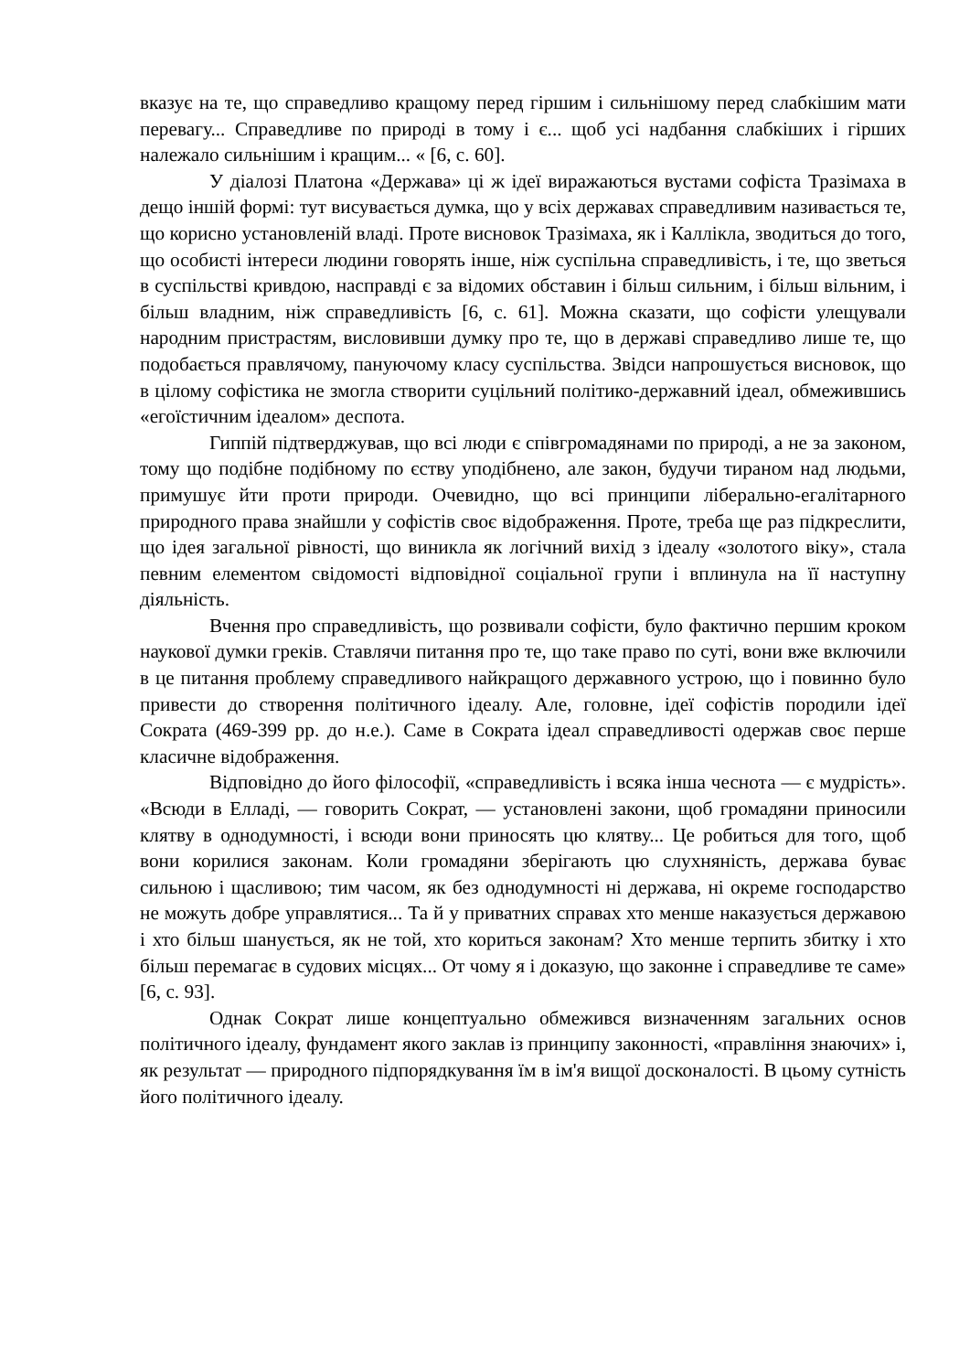вказує на те, що справедливо кращому перед гіршим і сильнішому перед слабкішим мати перевагу... Справедливе по природі в тому і є... щоб усі надбання слабкіших і гірших належало сильнішим і кращим... « [6, с. 60].
У діалозі Платона «Держава» ці ж ідеї виражаються вустами софіста Тразімаха в дещо іншій формі: тут висувається думка, що у всіх державах справедливим називається те, що корисно установленій владі. Проте висновок Тразімаха, як і Каллікла, зводиться до того, що особисті інтереси людини говорять інше, ніж суспільна справедливість, і те, що зветься в суспільстві кривдою, насправді є за відомих обставин і більш сильним, і більш вільним, і більш владним, ніж справедливість [6, с. 61]. Можна сказати, що софісти улещували народним пристрастям, висловивши думку про те, що в державі справедливо лише те, що подобається правлячому, пануючому класу суспільства. Звідси напрошується висновок, що в цілому софістика не змогла створити суцільний політико-державний ідеал, обмежившись «егоїстичним ідеалом» деспота.
Гиппій підтверджував, що всі люди є співгромадянами по природі, а не за законом, тому що подібне подібному по єству уподібнено, але закон, будучи тираном над людьми, примушує йти проти природи. Очевидно, що всі принципи ліберально-егалітарного природного права знайшли у софістів своє відображення. Проте, треба ще раз підкреслити, що ідея загальної рівності, що виникла як логічний вихід з ідеалу «золотого віку», стала певним елементом свідомості відповідної соціальної групи і вплинула на її наступну діяльність.
Вчення про справедливість, що розвивали софісти, було фактично першим кроком наукової думки греків. Ставлячи питання про те, що таке право по суті, вони вже включили в це питання проблему справедливого найкращого державного устрою, що і повинно було привести до створення політичного ідеалу. Але, головне, ідеї софістів породили ідеї Сократа (469-399 рр. до н.е.). Саме в Сократа ідеал справедливості одержав своє перше класичне відображення.
Відповідно до його філософії, «справедливість і всяка інша чеснота — є мудрість». «Всюди в Елладі, — говорить Сократ, — установлені закони, щоб громадяни приносили клятву в однодумності, і всюди вони приносять цю клятву... Це робиться для того, щоб вони корилися законам. Коли громадяни зберігають цю слухняність, держава буває сильною і щасливою; тим часом, як без однодумності ні держава, ні окреме господарство не можуть добре управлятися... Та й у приватних справах хто менше наказується державою і хто більш шанується, як не той, хто кориться законам? Хто менше терпить збитку і хто більш перемагає в судових місцях... От чому я і доказую, що законне і справедливе те саме» [6, с. 93].
Однак Сократ лише концептуально обмежився визначенням загальних основ політичного ідеалу, фундамент якого заклав із принципу законності, «правління знаючих» і, як результат — природного підпорядкування їм в ім'я вищої досконалості. В цьому сутність його політичного ідеалу.